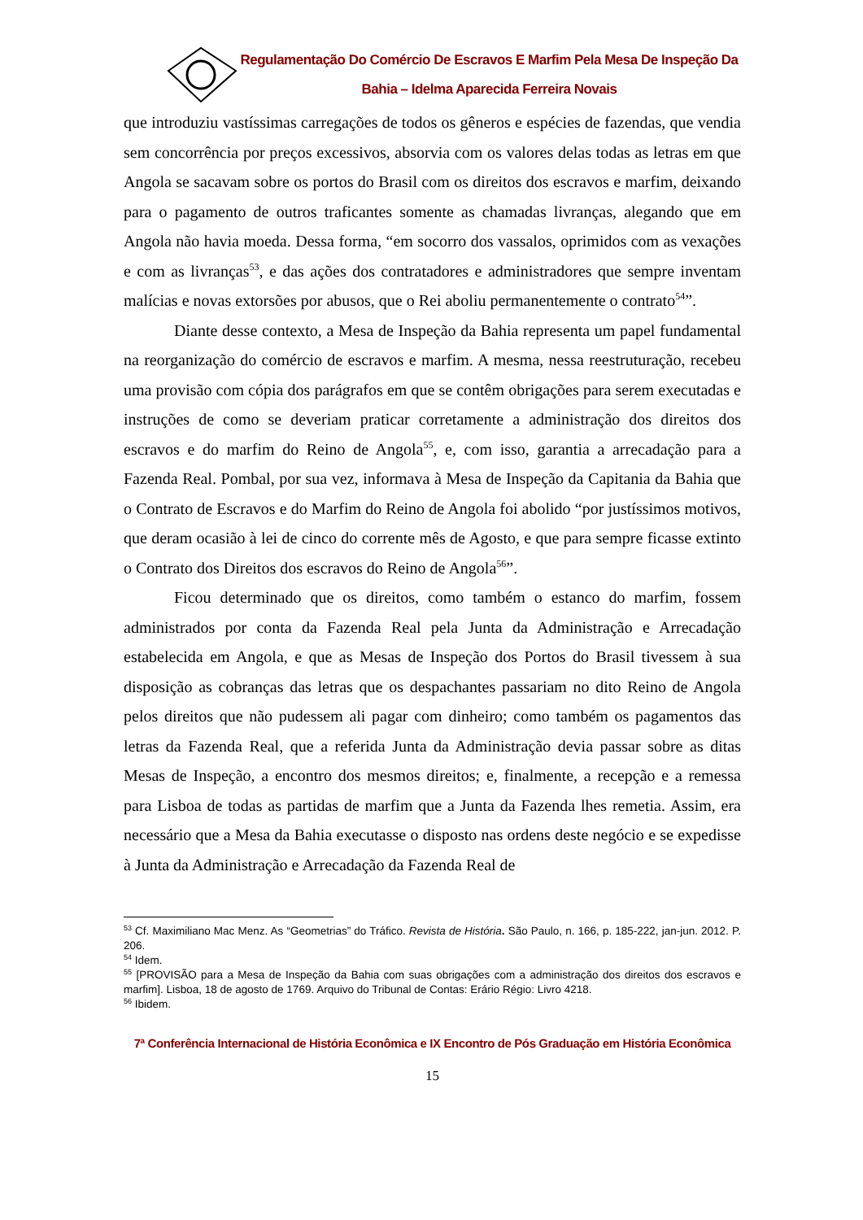Regulamentação Do Comércio De Escravos E Marfim Pela Mesa De Inspeção Da
Bahia – Idelma Aparecida Ferreira Novais
que introduziu vastíssimas carregações de todos os gêneros e espécies de fazendas, que vendia sem concorrência por preços excessivos, absorvia com os valores delas todas as letras em que Angola se sacavam sobre os portos do Brasil com os direitos dos escravos e marfim, deixando para o pagamento de outros traficantes somente as chamadas livranças, alegando que em Angola não havia moeda. Dessa forma, “em socorro dos vassalos, oprimidos com as vexações e com as livranças<sup>53</sup>, e das ações dos contratadores e administradores que sempre inventam malícias e novas extorsões por abusos, que o Rei aboliu permanentemente o contrato<sup>54</sup>”.
Diante desse contexto, a Mesa de Inspeção da Bahia representa um papel fundamental na reorganização do comércio de escravos e marfim. A mesma, nessa reestruturação, recebeu uma provisão com cópia dos parágrafos em que se contêm obrigações para serem executadas e instruções de como se deveriam praticar corretamente a administração dos direitos dos escravos e do marfim do Reino de Angola<sup>55</sup>, e, com isso, garantia a arrecadação para a Fazenda Real. Pombal, por sua vez, informava à Mesa de Inspeção da Capitania da Bahia que o Contrato de Escravos e do Marfim do Reino de Angola foi abolido “por justíssimos motivos, que deram ocasião à lei de cinco do corrente mês de Agosto, e que para sempre ficasse extinto o Contrato dos Direitos dos escravos do Reino de Angola<sup>56</sup>”.
Ficou determinado que os direitos, como também o estanco do marfim, fossem administrados por conta da Fazenda Real pela Junta da Administração e Arrecadação estabelecida em Angola, e que as Mesas de Inspeção dos Portos do Brasil tivessem à sua disposição as cobranças das letras que os despachantes passariam no dito Reino de Angola pelos direitos que não pudessem ali pagar com dinheiro; como também os pagamentos das letras da Fazenda Real, que a referida Junta da Administração devia passar sobre as ditas Mesas de Inspeção, a encontro dos mesmos direitos; e, finalmente, a recepção e a remessa para Lisboa de todas as partidas de marfim que a Junta da Fazenda lhes remetia. Assim, era necessário que a Mesa da Bahia executasse o disposto nas ordens deste negócio e se expedisse à Junta da Administração e Arrecadação da Fazenda Real de
<sup>53</sup> Cf. Maximiliano Mac Menz. As “Geometrias” do Tráfico. Revista de História. São Paulo, n. 166, p. 185-222, jan-jun. 2012. P. 206.
<sup>54</sup> Idem.
<sup>55</sup> [PROVISÃO para a Mesa de Inspeção da Bahia com suas obrigações com a administração dos direitos dos escravos e marfim]. Lisboa, 18 de agosto de 1769. Arquivo do Tribunal de Contas: Erário Régio: Livro 4218.
<sup>56</sup> Ibidem.
7ª Conferência Internacional de História Econômica e IX Encontro de Pós Graduação em História Econômica
15